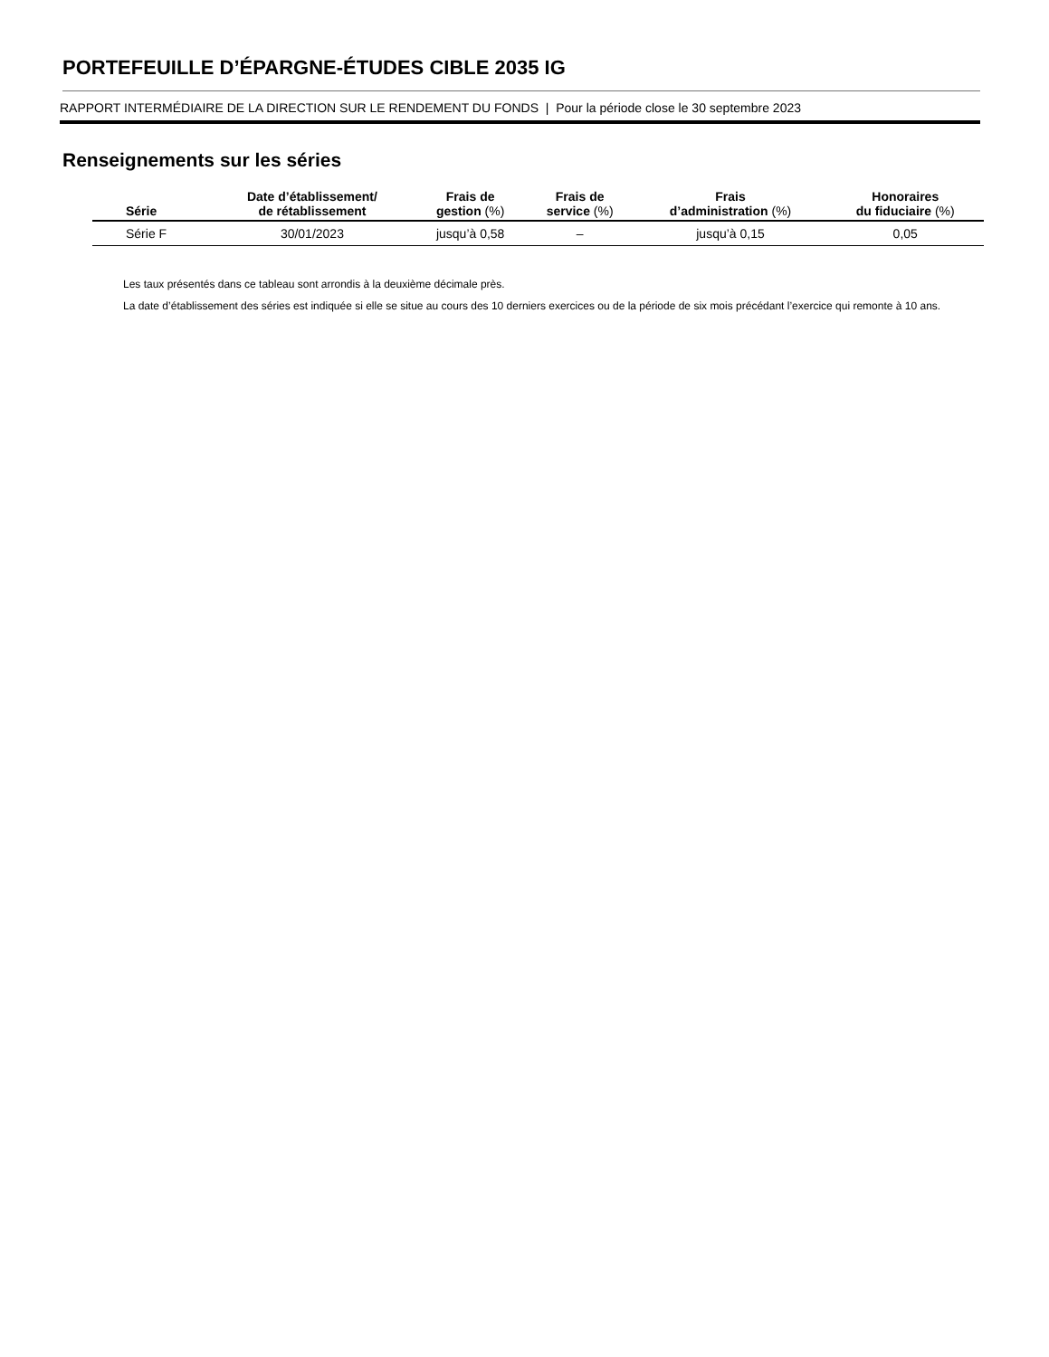PORTEFEUILLE D’ÉPARGNE-ÉTUDES CIBLE 2035 IG
RAPPORT INTERMÉDIAIRE DE LA DIRECTION SUR LE RENDEMENT DU FONDS | Pour la période close le 30 septembre 2023
Renseignements sur les séries
| Série | Date d’établissement/ de rétablissement | Frais de gestion (%) | Frais de service (%) | Frais d’administration (%) | Honoraires du fiduciaire (%) |
| --- | --- | --- | --- | --- | --- |
| Série F | 30/01/2023 | jusqu’à 0,58 | – | jusqu’à 0,15 | 0,05 |
Les taux présentés dans ce tableau sont arrondis à la deuxième décimale près.
La date d’établissement des séries est indiquée si elle se situe au cours des 10 derniers exercices ou de la période de six mois précédant l’exercice qui remonte à 10 ans.